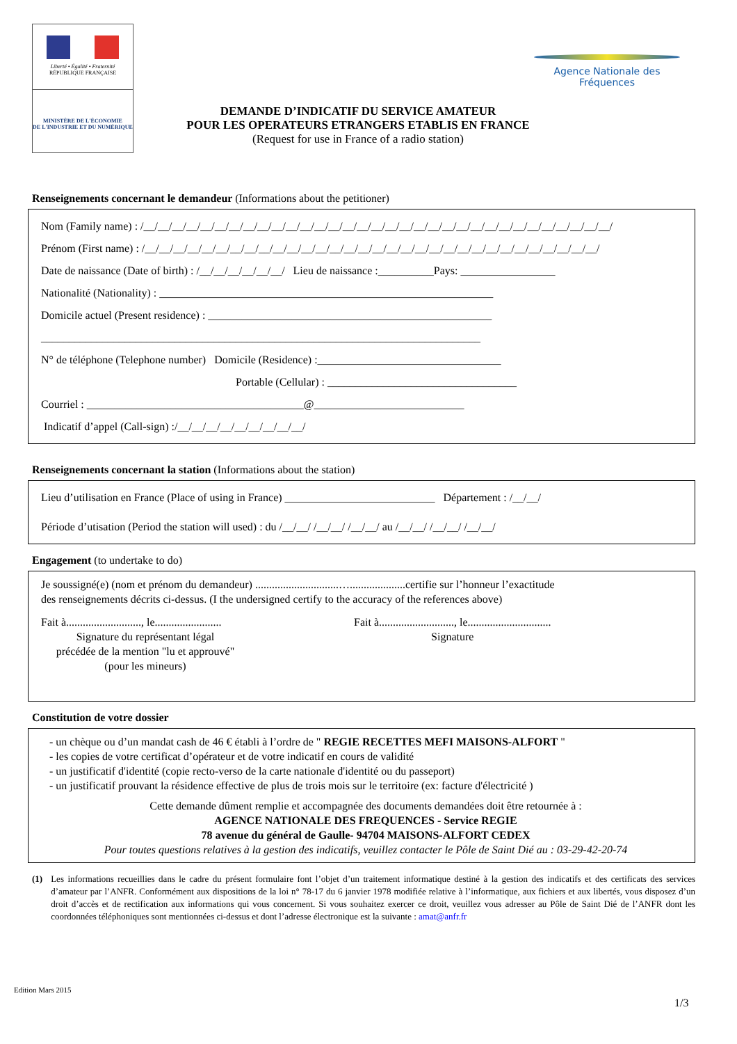Liberté • Égalité • Fraternité
RÉPUBLIQUE FRANÇAISE
MINISTÈRE DE L'ÉCONOMIE
DE L'INDUSTRIE ET DU NUMÉRIQUE
Agence Nationale des Fréquences
DEMANDE D’INDICATIF DU SERVICE AMATEUR
POUR LES OPERATEURS ETRANGERS ETABLIS EN FRANCE
(Request for use in France of a radio station)
Renseignements concernant le demandeur (Informations about the petitioner)
Nom (Family name) : /__/__/__/__/__/__/__/__/__/__/__/__/__/__/__/__/__/__/__/__/__/__/__/__/__/__/__/__/__/__/__/__/__/
Prénom (First name) : /__/__/__/__/__/__/__/__/__/__/__/__/__/__/__/__/__/__/__/__/__/__/__/__/__/__/__/__/__/__/__/__/
Date de naissance (Date of birth) : /__/__/__/__/__/__/ Lieu de naissance :__________Pays: _________________
Nationalité (Nationality) : ____________________________________________________________
Domicile actuel (Present residence) : ___________________________________________________
_______________________________________________________________________________
N° de téléphone (Telephone number) Domicile (Residence) :_________________________________
Portable (Cellular) : __________________________________
Courriel : _______________________________________@___________________________
Indicatif d’appel (Call-sign) :/__/__/__/__/__/__/__/__/__/
Renseignements concernant la station (Informations about the station)
Lieu d’utilisation en France (Place of using in France) ___________________________ Département : /__/__/
Période d’utisation (Period the station will used) : du /__/__/ /__/__/ /__/__/ au /__/__/ /__/__/ /__/__/
Engagement (to undertake to do)
Je soussigné(e) (nom et prénom du demandeur) ..............................…....................certifie sur l’honneur l’exactitude
des renseignements décrits ci-dessus. (I the undersigned certify to the accuracy of the references above)
Fait à..........................., le........................
Signature du représentant légal
précédée de la mention "lu et approuvé"
(pour les mineurs)
Fait à..........................., le..............................
Signature
Constitution de votre dossier
- un chèque ou d’un mandat cash de 46 € établi à l’ordre de " REGIE RECETTES MEFI MAISONS-ALFORT "
- les copies de votre certificat d’opérateur et de votre indicatif en cours de validité
- un justificatif d'identité (copie recto-verso de la carte nationale d'identité ou du passeport)
- un justificatif prouvant la résidence effective de plus de trois mois sur le territoire (ex: facture d'électricité )
Cette demande dûment remplie et accompagnée des documents demandées doit être retournée à :
AGENCE NATIONALE DES FREQUENCES - Service REGIE
78 avenue du général de Gaulle- 94704 MAISONS-ALFORT CEDEX
Pour toutes questions relatives à la gestion des indicatifs, veuillez contacter le Pôle de Saint Dié au : 03-29-42-20-74
(1) Les informations recueillies dans le cadre du présent formulaire font l’objet d’un traitement informatique destiné à la gestion des indicatifs et des certificats des services d’amateur par l’ANFR. Conformément aux dispositions de la loi n° 78-17 du 6 janvier 1978 modifiée relative à l’informatique, aux fichiers et aux libertés, vous disposez d’un droit d’accès et de rectification aux informations qui vous concernent. Si vous souhaitez exercer ce droit, veuillez vous adresser au Pôle de Saint Dié de l’ANFR dont les coordonnées téléphoniques sont mentionnées ci-dessus et dont l’adresse électronique est la suivante : amat@anfr.fr
Edition Mars 2015
1/3